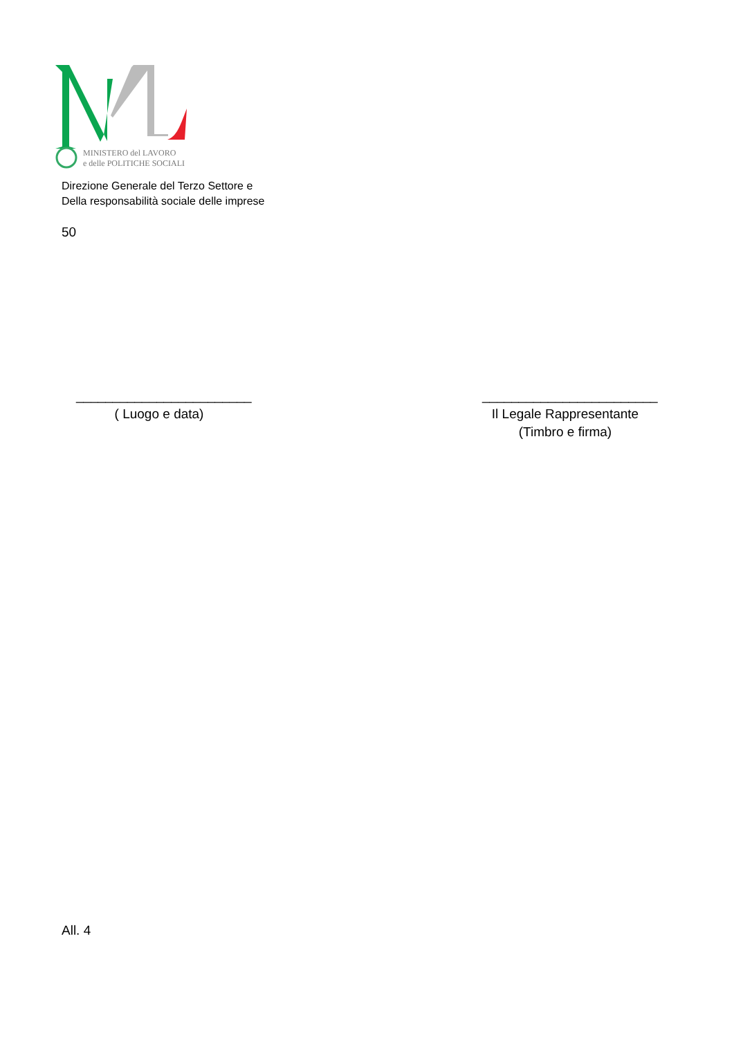MINISTERO del LAVORO
e delle POLITICHE SOCIALI
Direzione Generale del Terzo Settore e
Della responsabilità sociale delle imprese
50
________________________
( Luogo e data)
________________________
Il Legale Rappresentante
(Timbro e firma)
All. 4